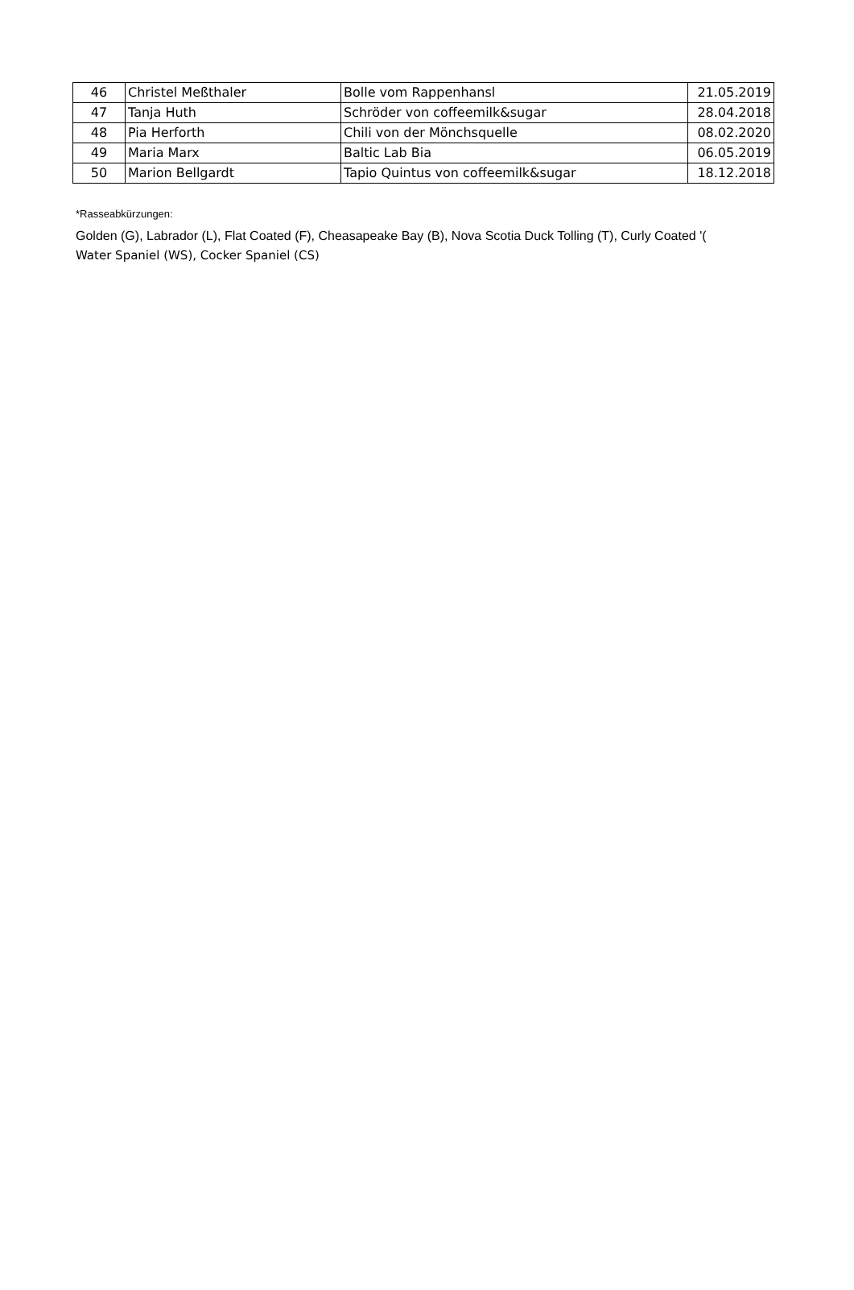| 46 | Christel Meßthaler | Bolle vom Rappenhansl | 21.05.2019 |
| 47 | Tanja Huth | Schröder von coffeemilk&sugar | 28.04.2018 |
| 48 | Pia Herforth | Chili von der Mönchsquelle | 08.02.2020 |
| 49 | Maria Marx | Baltic Lab Bia | 06.05.2019 |
| 50 | Marion Bellgardt | Tapio Quintus von coffeemilk&sugar | 18.12.2018 |
*Rasseabkürzungen:
Golden (G), Labrador (L), Flat Coated (F), Cheasapeake Bay (B), Nova Scotia Duck Tolling (T), Curly Coated '(
Water Spaniel (WS), Cocker Spaniel (CS)